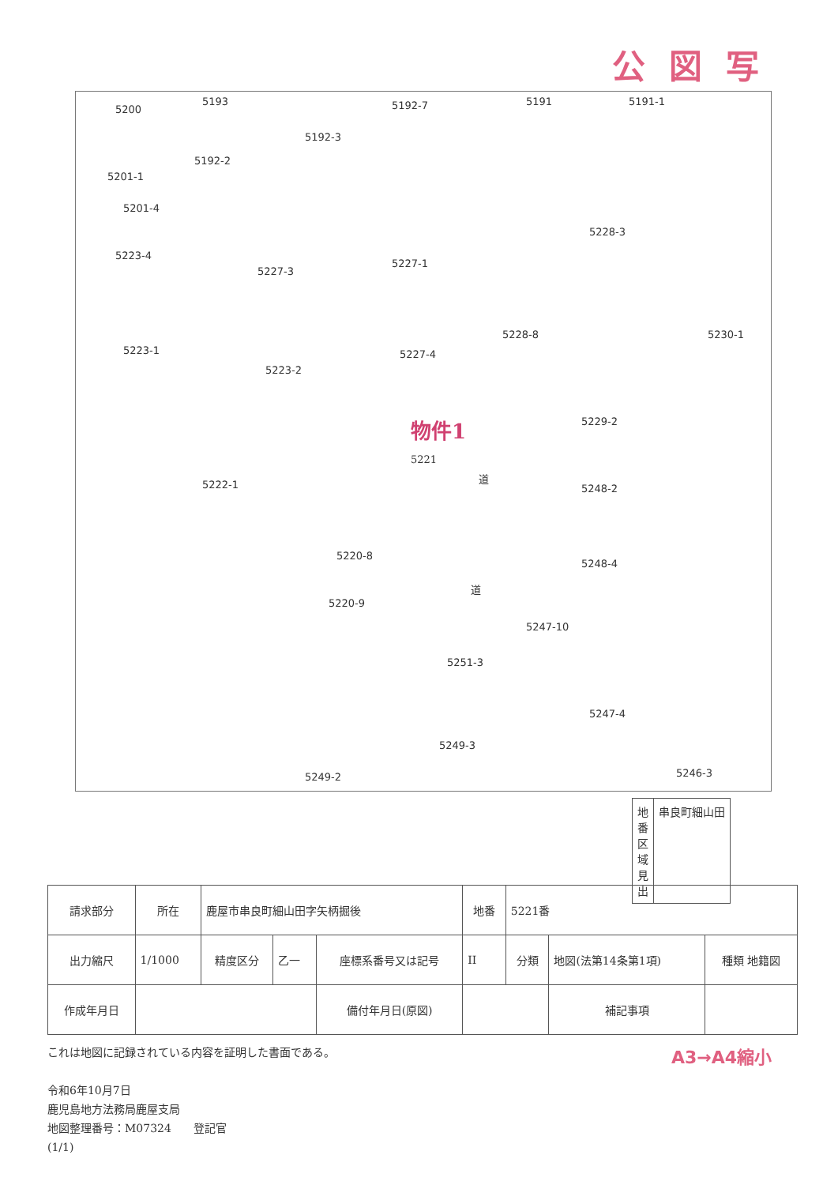公図写
5200
5193
5192-3
5192-7 5191 5191-1
5192-2
5201-1
5201-4
5223-4
5227-3
5227-1
5228-3
5228-8 5230-1
5223-1
5223-2
5227-4
5229-2
5222-1 5248-2
5220-8
5248-4
5220-9
5247-10
5251-3
5247-4
5249-3
5249-2 5246-3
道
道
物件1
5221
地番区域見出
串良町細山田
| 請求部分 | 所在 | 鹿屋市串良町細山田字矢柄掘後 | | | 地番 | 5221番 | | |
| 出力縮尺 | 1/1000 | 精度区分 | 乙一 | 座標系番号又は記号 | II | 分類 | 地図(法第14条第1項) | 種類 地籍図 |
| 作成年月日 | | | | 備付年月日(原図) | | | 補記事項 | |
これは地図に記録されている内容を証明した書面である。
令和6年10月7日
鹿児島地方法務局鹿屋支局
地図整理番号：M07324　　登記官
(1/1)
A3→A4縮小